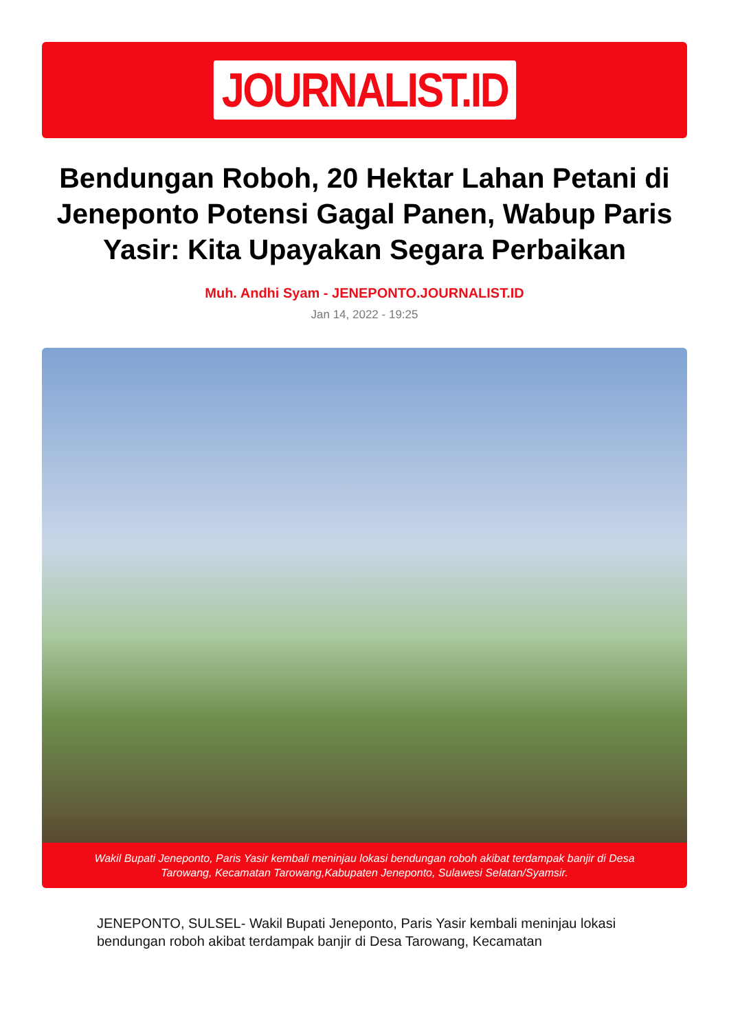JOURNALIST.ID
Bendungan Roboh, 20 Hektar Lahan Petani di Jeneponto Potensi Gagal Panen, Wabup Paris Yasir: Kita Upayakan Segara Perbaikan
Muh. Andhi Syam - JENEPONTO.JOURNALIST.ID
Jan 14, 2022 - 19:25
Wakil Bupati Jeneponto, Paris Yasir kembali meninjau lokasi bendungan roboh akibat terdampak banjir di Desa Tarowang, Kecamatan Tarowang,Kabupaten Jeneponto, Sulawesi Selatan/Syamsir.
JENEPONTO, SULSEL- Wakil Bupati Jeneponto, Paris Yasir kembali meninjau lokasi bendungan roboh akibat terdampak banjir di Desa Tarowang, Kecamatan